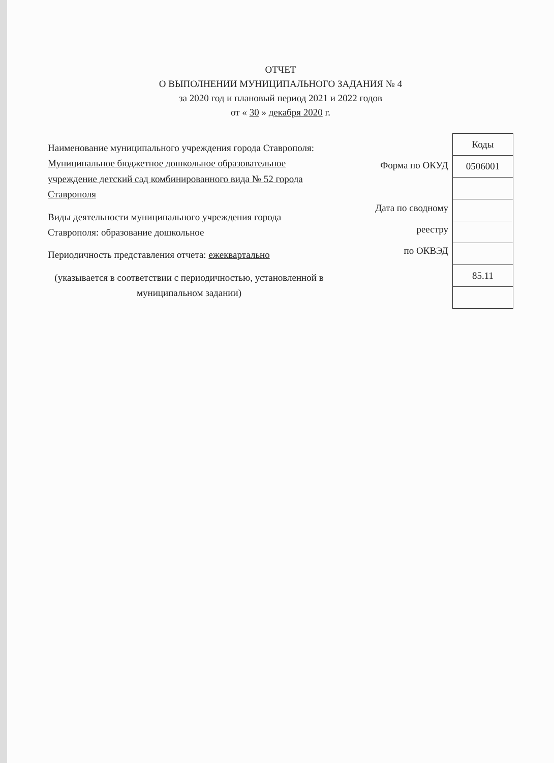ОТЧЕТ
О ВЫПОЛНЕНИИ МУНИЦИПАЛЬНОГО ЗАДАНИЯ № 4
за 2020 год и плановый период 2021 и 2022 годов
от « 30 » декабря 2020 г.
Наименование муниципального учреждения города Ставрополя: Муниципальное бюджетное дошкольное образовательное учреждение детский сад комбинированного вида № 52 города Ставрополя
Виды деятельности муниципального учреждения города Ставрополя: образование дошкольное
Периодичность представления отчета: ежеквартально
(указывается в соответствии с периодичностью, установленной в муниципальном задании)
Форма по ОКУД
Дата по сводному
реестру
по ОКВЭД
| Коды |
| --- |
| 0506001 |
| 85.11 |